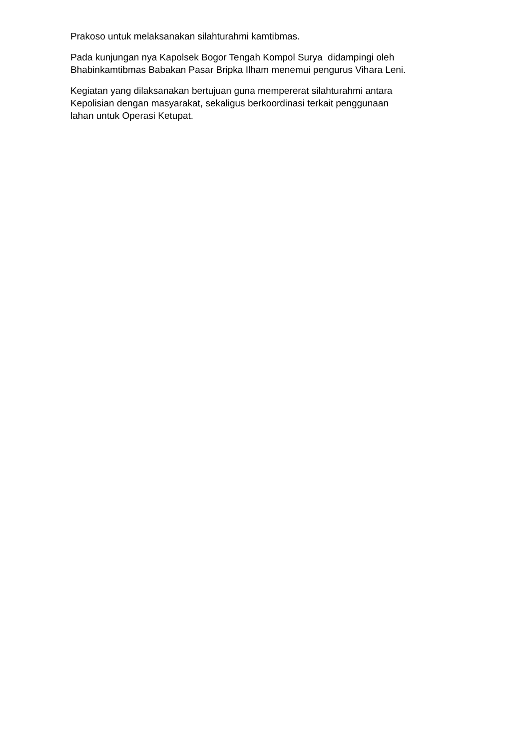Prakoso untuk melaksanakan silahturahmi kamtibmas.
Pada kunjungan nya Kapolsek Bogor Tengah Kompol Surya didampingi oleh
Bhabinkamtibmas Babakan Pasar Bripka Ilham menemui pengurus Vihara Leni.
Kegiatan yang dilaksanakan bertujuan guna mempererat silahturahmi antara
Kepolisian dengan masyarakat, sekaligus berkoordinasi terkait penggunaan
lahan untuk Operasi Ketupat.